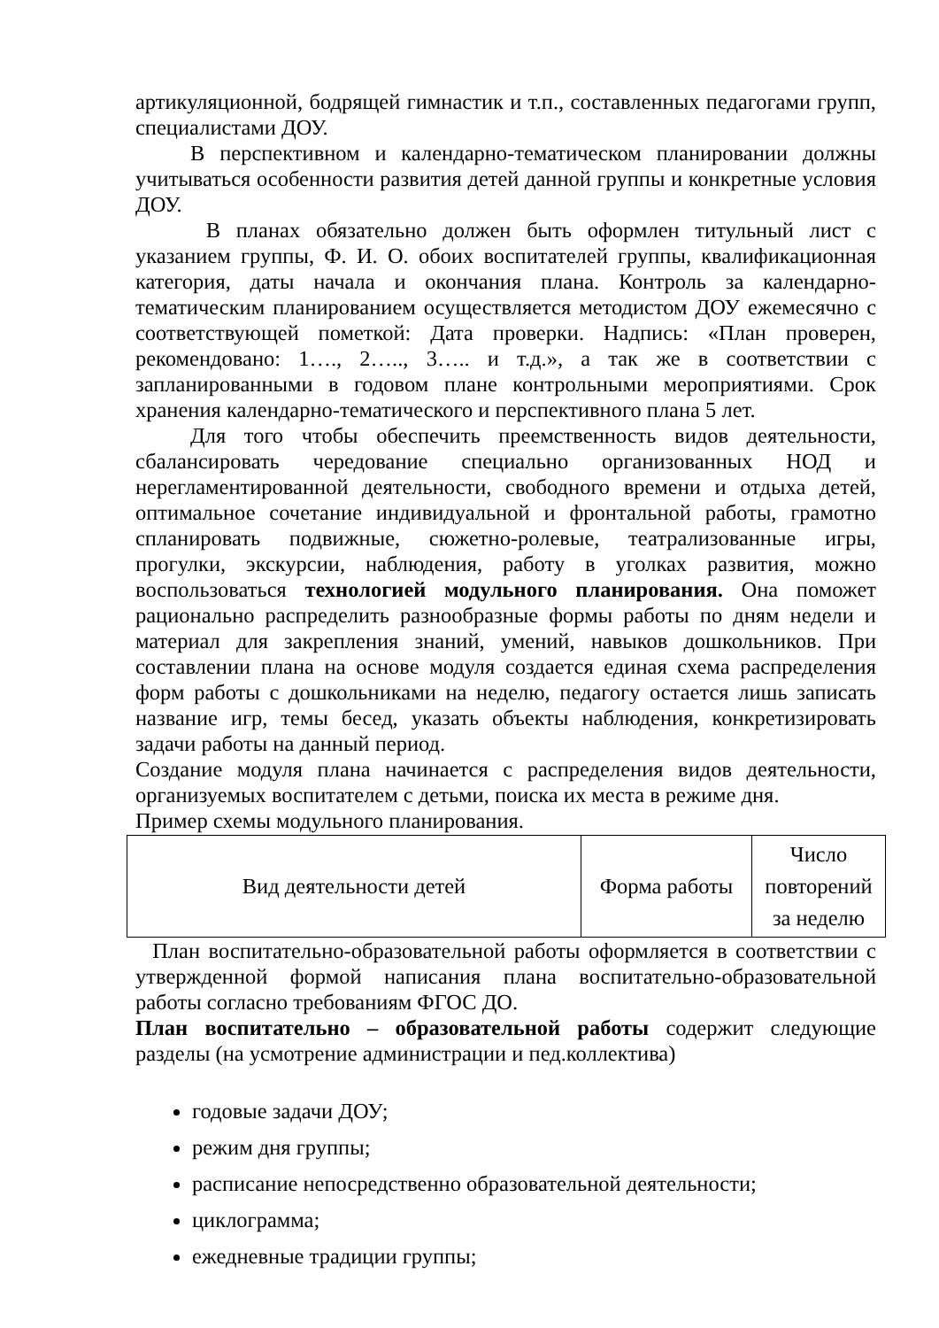артикуляционной, бодрящей гимнастик и т.п., составленных педагогами групп, специалистами ДОУ.
В перспективном и календарно-тематическом планировании должны учитываться особенности развития детей данной группы и конкретные условия ДОУ.
В планах обязательно должен быть оформлен титульный лист с указанием группы, Ф. И. О. обоих воспитателей группы, квалификационная категория, даты начала и окончания плана. Контроль за календарно-тематическим планированием осуществляется методистом ДОУ ежемесячно с соответствующей пометкой: Дата проверки. Надпись: «План проверен, рекомендовано: 1…., 2….., 3….. и т.д.», а так же в соответствии с запланированными в годовом плане контрольными мероприятиями. Срок хранения календарно-тематического и перспективного плана 5 лет.
Для того чтобы обеспечить преемственность видов деятельности, сбалансировать чередование специально организованных НОД и нерегламентированной деятельности, свободного времени и отдыха детей, оптимальное сочетание индивидуальной и фронтальной работы, грамотно спланировать подвижные, сюжетно-ролевые, театрализованные игры, прогулки, экскурсии, наблюдения, работу в уголках развития, можно воспользоваться технологией модульного планирования. Она поможет рационально распределить разнообразные формы работы по дням недели и материал для закрепления знаний, умений, навыков дошкольников. При составлении плана на основе модуля создается единая схема распределения форм работы с дошкольниками на неделю, педагогу остается лишь записать название игр, темы бесед, указать объекты наблюдения, конкретизировать задачи работы на данный период.
Создание модуля плана начинается с распределения видов деятельности, организуемых воспитателем с детьми, поиска их места в режиме дня.
Пример схемы модульного планирования.
| Вид деятельности детей | Форма работы | Число повторений за неделю |
План воспитательно-образовательной работы оформляется в соответствии с утвержденной формой написания плана воспитательно-образовательной работы согласно требованиям ФГОС ДО.
План воспитательно – образовательной работы содержит следующие разделы (на усмотрение администрации и пед.коллектива)
годовые задачи ДОУ;
режим дня группы;
расписание непосредственно образовательной деятельности;
циклограмма;
ежедневные традиции группы;